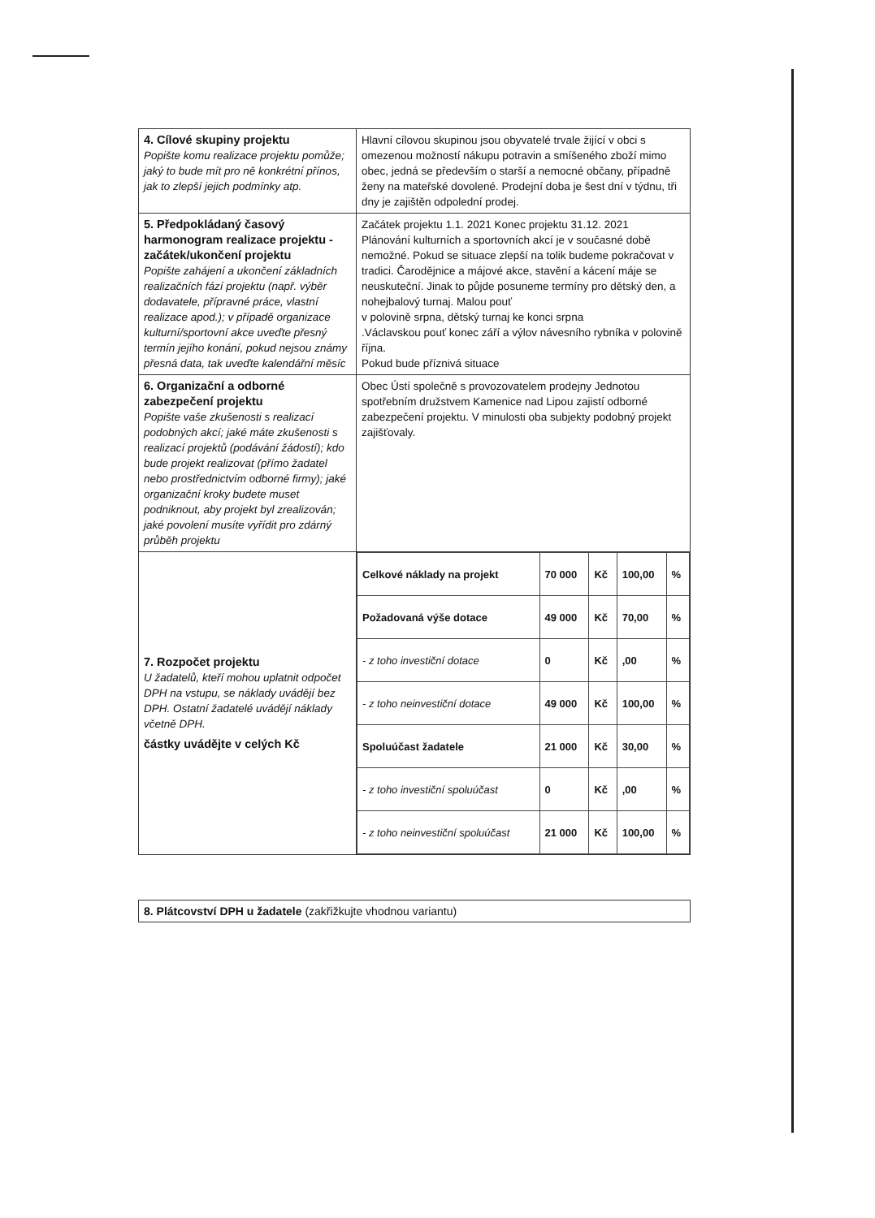| 4. Cílové skupiny projektu Popište komu realizace projektu pomůže; jaký to bude mít pro ně konkrétní přínos, jak to zlepší jejich podmínky atp. | Hlavní cílovou skupinou jsou obyvatelé trvale žijící v obci s omezenou možností nákupu potravin a smíšeného zboží mimo obec, jedná se především o starší a nemocné občany, případně ženy na mateřské dovolené. Prodejní doba je šest dní v týdnu, tři dny je zajištěn odpolední prodej. |
| 5. Předpokládaný časový harmonogram realizace projektu - začátek/ukončení projektu Popište zahájení a ukončení základních realizačních fází projektu (např. výběr dodavatele, přípravné práce, vlastní realizace apod.); v případě organizace kulturní/sportovní akce uveďte přesný termín jejího konání, pokud nejsou známy přesná data, tak uveďte kalendářní měsíc | Začátek projektu 1.1. 2021 Konec projektu 31.12. 2021 Plánování kulturních a sportovních akcí je v současné době nemožné. Pokud se situace zlepší na tolik budeme pokračovat v tradici. Čarodějnice a májové akce, stavění a kácení máje se neuskuteční. Jinak to půjde posuneme termíny pro dětský den, a nohejbalový turnaj. Malou pouť v polovině srpna, dětský turnaj ke konci srpna .Václavskou pouť konec září a výlov návesního rybníka v polovině října. Pokud bude příznivá situace |
| 6. Organizační a odborné zabezpečení projektu Popište vaše zkušenosti s realizací podobných akcí; jaké máte zkušenosti s realizací projektů (podávání žádostí); kdo bude projekt realizovat (přímo žadatel nebo prostřednictvím odborné firmy); jaké organizační kroky budete muset podniknout, aby projekt byl zrealizován; jaké povolení musíte vyřídit pro zdárný průběh projektu | Obec Ústí společně s provozovatelem prodejny Jednotou spotřebním družstvem Kamenice nad Lipou zajistí odborné zabezpečení projektu. V minulosti oba subjekty podobný projekt zajišťovaly. |
| 7. Rozpočet projektu U žadatelů, kteří mohou uplatnit odpočet DPH na vstupu, se náklady uvádějí bez DPH. Ostatní žadatelé uvádějí náklady včetně DPH. částky uvádějte v celých Kč | / Celkové náklady na projekt / 70 000 / Kč / 100,00 / % / / Požadovaná výše dotace / 49 000 / Kč / 70,00 / % / / - z toho investiční dotace / 0 / Kč / ,00 / % / / - z toho neinvestiční dotace / 49 000 / Kč / 100,00 / % / / Spoluúčast žadatele / 21 000 / Kč / 30,00 / % / / - z toho investiční spoluúčast / 0 / Kč / ,00 / % / / - z toho neinvestiční spoluúčast / 21 000 / Kč / 100,00 / % / |
8. Plátcovství DPH u žadatele (zakřižkujte vhodnou variantu)